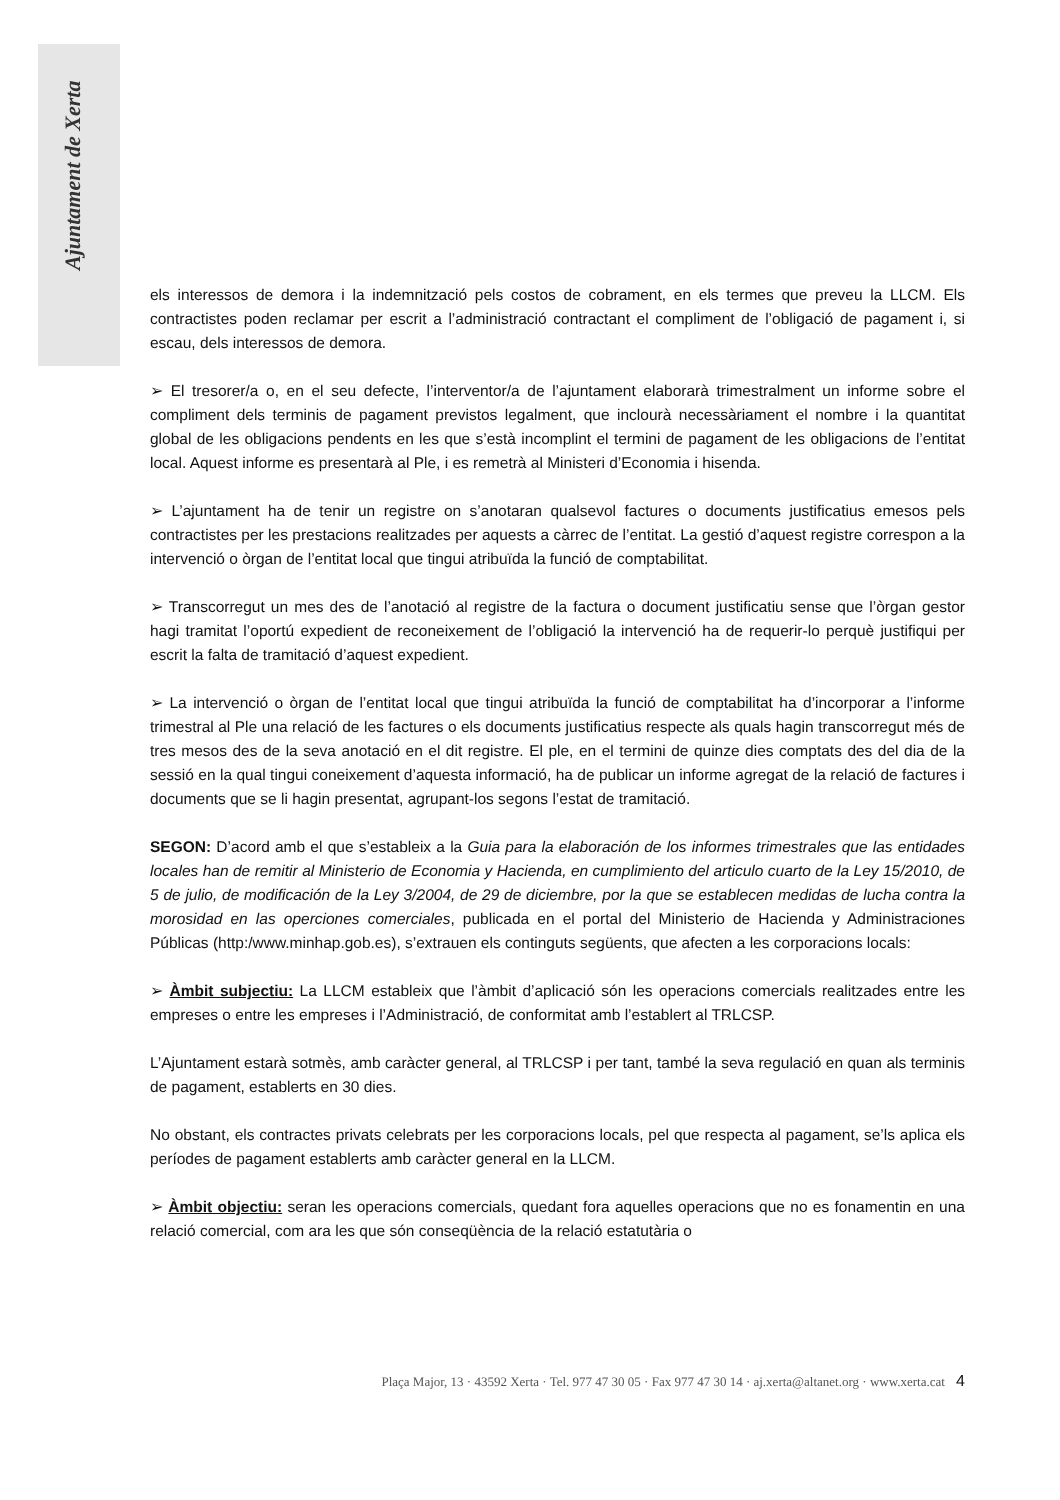Ajuntament de Xerta
els interessos de demora i la indemnització pels costos de cobrament, en els termes que preveu la LLCM. Els contractistes poden reclamar per escrit a l’administració contractant el compliment de l’obligació de pagament i, si escau, dels interessos de demora.
➢ El tresorer/a o, en el seu defecte, l’interventor/a de l’ajuntament elaborarà trimestralment un informe sobre el compliment dels terminis de pagament previstos legalment, que inclourà necessàriament el nombre i la quantitat global de les obligacions pendents en les que s’està incomplint el termini de pagament de les obligacions de l’entitat local. Aquest informe es presentarà al Ple, i es remetrà al Ministeri d’Economia i hisenda.
➢ L’ajuntament ha de tenir un registre on s’anotaran qualsevol factures o documents justificatius emesos pels contractistes per les prestacions realitzades per aquests a càrrec de l’entitat. La gestió d’aquest registre correspon a la intervenció o òrgan de l’entitat local que tingui atribuïda la funció de comptabilitat.
➢ Transcorregut un mes des de l’anotació al registre de la factura o document justificatiu sense que l’òrgan gestor hagi tramitat l’oportú expedient de reconeixement de l’obligació la intervenció ha de requerir-lo perquè justifiqui per escrit la falta de tramitació d’aquest expedient.
➢ La intervenció o òrgan de l’entitat local que tingui atribuïda la funció de comptabilitat ha d’incorporar a l’informe trimestral al Ple una relació de les factures o els documents justificatius respecte als quals hagin transcorregut més de tres mesos des de la seva anotació en el dit registre. El ple, en el termini de quinze dies comptats des del dia de la sessió en la qual tingui coneixement d’aquesta informació, ha de publicar un informe agregat de la relació de factures i documents que se li hagin presentat, agrupant-los segons l’estat de tramitació.
SEGON: D’acord amb el que s’estableix a la Guia para la elaboración de los informes trimestrales que las entidades locales han de remitir al Ministerio de Economia y Hacienda, en cumplimiento del articulo cuarto de la Ley 15/2010, de 5 de julio, de modificación de la Ley 3/2004, de 29 de diciembre, por la que se establecen medidas de lucha contra la morosidad en las operciones comerciales, publicada en el portal del Ministerio de Hacienda y Administraciones Públicas (http:/www.minhap.gob.es), s’extrauen els continguts següents, que afecten a les corporacions locals:
➢ Àmbit subjectiu: La LLCM estableix que l’àmbit d’aplicació són les operacions comercials realitzades entre les empreses o entre les empreses i l’Administració, de conformitat amb l’establert al TRLCSP.
L’Ajuntament estarà sotmès, amb caràcter general, al TRLCSP i per tant, també la seva regulació en quan als terminis de pagament, establerts en 30 dies.
No obstant, els contractes privats celebrats per les corporacions locals, pel que respecta al pagament, se’ls aplica els períodes de pagament establerts amb caràcter general en la LLCM.
➢ Àmbit objectiu: seran les operacions comercials, quedant fora aquelles operacions que no es fonamentin en una relació comercial, com ara les que són conseqüència de la relació estatutària o
Plaça Major, 13 · 43592 Xerta · Tel. 977 47 30 05 · Fax 977 47 30 14 · aj.xerta@altanet.org · www.xerta.cat 4